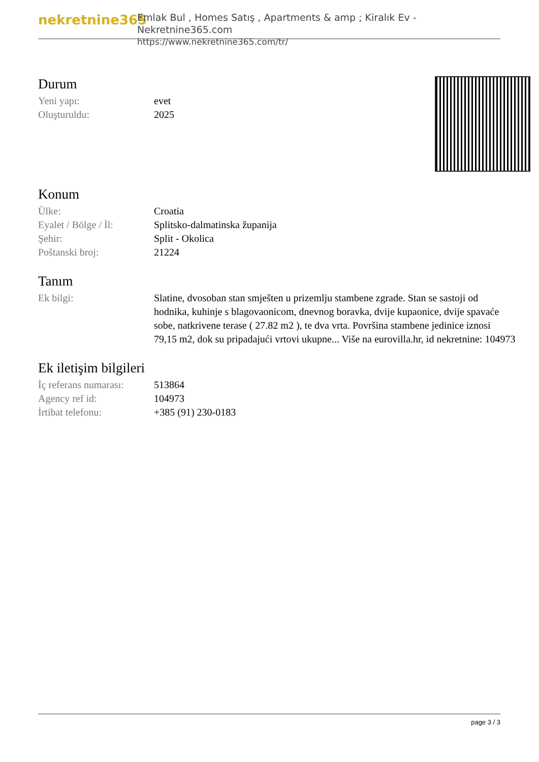nekretnine365
Emlak Bul , Homes Satış , Apartments & amp ; Kiralık Ev - Nekretnine365.com
https://www.nekretnine365.com/tr/
Durum
| Yeni yapı: | evet |
| Oluşturuldu: | 2025 |
Konum
| Ülke: | Croatia |
| Eyalet / Bölge / İl: | Splitsko-dalmatinska županija |
| Şehir: | Split - Okolica |
| Poštanski broj: | 21224 |
Tanım
| Ek bilgi: | Slatine, dvosoban stan smješten u prizemlju stambene zgrade. Stan se sastoji od hodnika, kuhinje s blagovaonicom, dnevnog boravka, dvije kupaonice, dvije spavaće sobe, natkrivene terase ( 27.82 m2 ), te dva vrta. Površina stambene jedinice iznosi 79,15 m2, dok su pripadajući vrtovi ukupne... Više na eurovilla.hr, id nekretnine: 104973 |
Ek iletişim bilgileri
| İç referans numarası: | 513864 |
| Agency ref id: | 104973 |
| İrtibat telefonu: | +385 (91) 230-0183 |
page 3 / 3